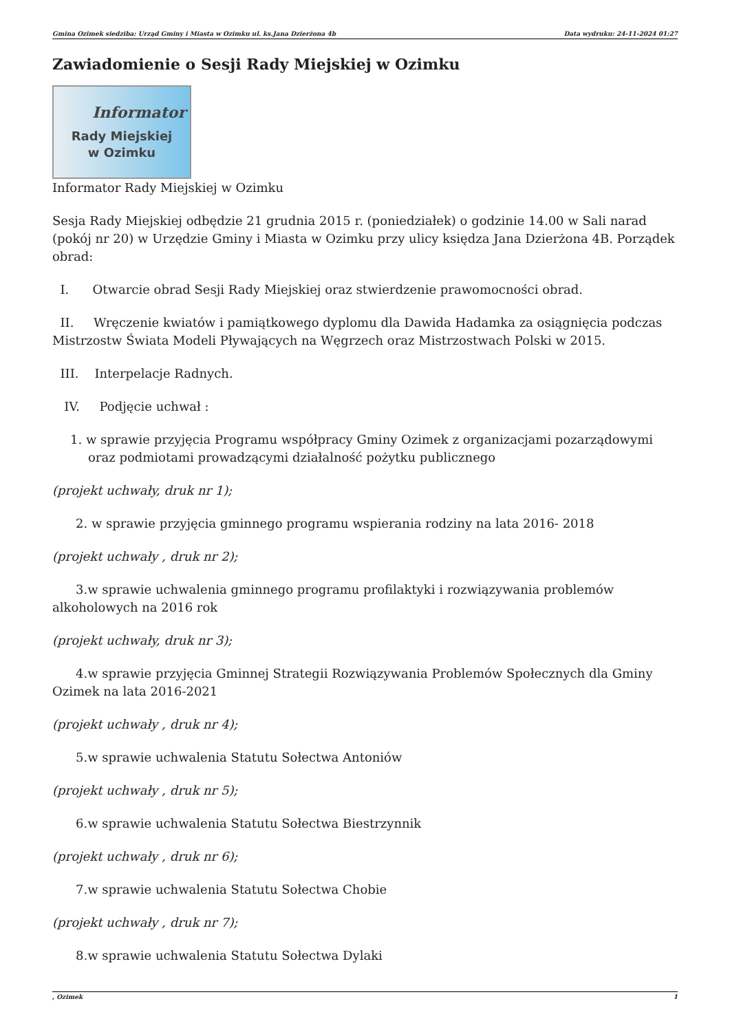Gmina Ozimek siedziba: Urząd Gminy i Miasta w Ozimku ul. ks.Jana Dzierżona 4b Data wydruku: 24-11-2024 01:27
Zawiadomienie o Sesji Rady Miejskiej w Ozimku
Informator
Rady Miejskiej
w Ozimku
Informator Rady Miejskiej w Ozimku
Sesja Rady Miejskiej odbędzie 21 grudnia 2015 r. (poniedziałek) o godzinie 14.00 w Sali narad (pokój nr 20) w Urzędzie Gminy i Miasta w Ozimku przy ulicy księdza Jana Dzierżona 4B. Porządek obrad:
I. Otwarcie obrad Sesji Rady Miejskiej oraz stwierdzenie prawomocności obrad.
II. Wręczenie kwiatów i pamiątkowego dyplomu dla Dawida Hadamka za osiągnięcia podczas Mistrzostw Świata Modeli Pływających na Węgrzech oraz Mistrzostwach Polski w 2015.
III. Interpelacje Radnych.
IV. Podjęcie uchwał :
1. w sprawie przyjęcia Programu współpracy Gminy Ozimek z organizacjami pozarządowymi oraz podmiotami prowadzącymi działalność pożytku publicznego
(projekt uchwały, druk nr 1);
2. w sprawie przyjęcia gminnego programu wspierania rodziny na lata 2016- 2018
(projekt uchwały , druk nr 2);
3.w sprawie uchwalenia gminnego programu profilaktyki i rozwiązywania problemów alkoholowych na 2016 rok
(projekt uchwały, druk nr 3);
4.w sprawie przyjęcia Gminnej Strategii Rozwiązywania Problemów Społecznych dla Gminy Ozimek na lata 2016-2021
(projekt uchwały , druk nr 4);
5.w sprawie uchwalenia Statutu Sołectwa Antoniów
(projekt uchwały , druk nr 5);
6.w sprawie uchwalenia Statutu Sołectwa Biestrzynnik
(projekt uchwały , druk nr 6);
7.w sprawie uchwalenia Statutu Sołectwa Chobie
(projekt uchwały , druk nr 7);
8.w sprawie uchwalenia Statutu Sołectwa Dylaki
, Ozimek 1